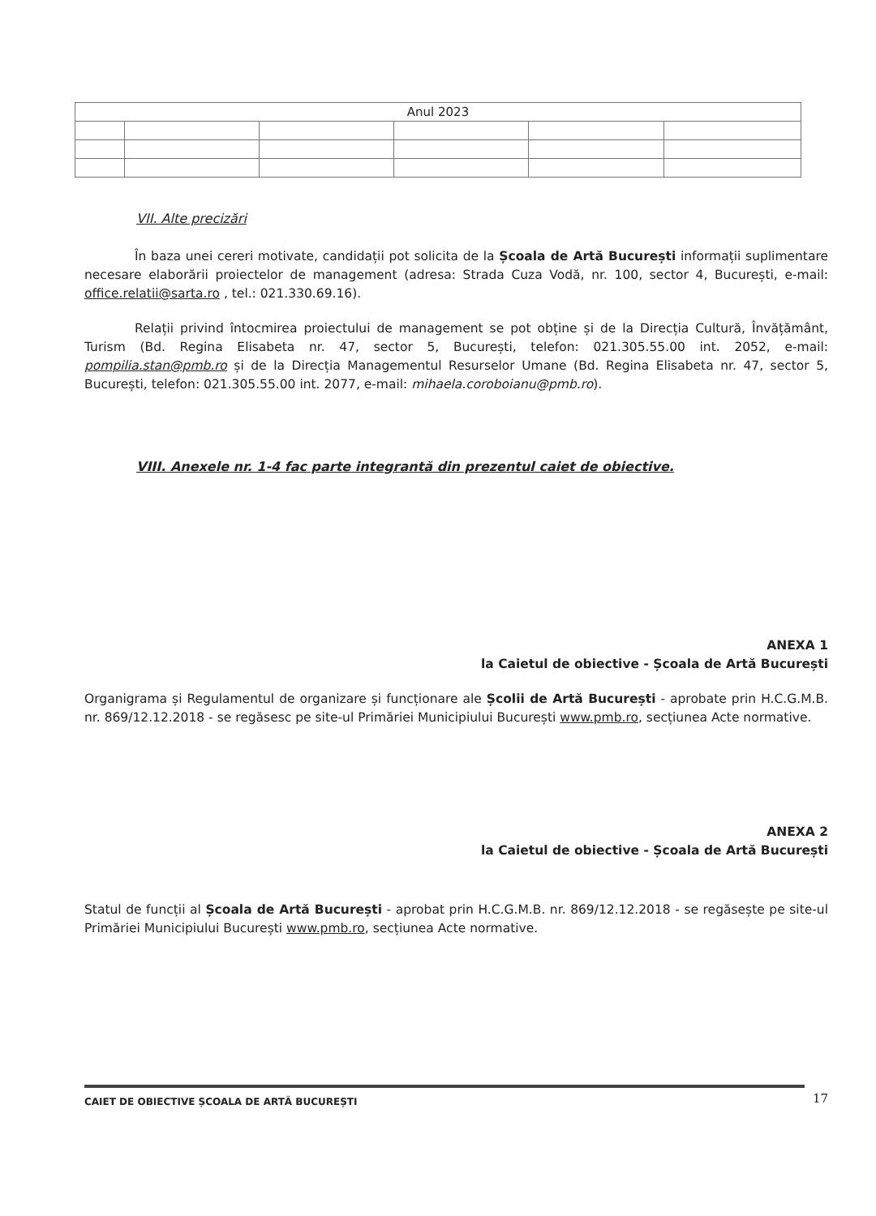| Anul 2023 | | | | | |
VII. Alte precizări
În baza unei cereri motivate, candidații pot solicita de la Școala de Artă București informații suplimentare necesare elaborării proiectelor de management (adresa: Strada Cuza Vodă, nr. 100, sector 4, București, e-mail: office.relatii@sarta.ro , tel.: 021.330.69.16).
Relații privind întocmirea proiectului de management se pot obține și de la Direcția Cultură, Învățământ, Turism (Bd. Regina Elisabeta nr. 47, sector 5, București, telefon: 021.305.55.00 int. 2052, e-mail: pompilia.stan@pmb.ro și de la Direcția Managementul Resurselor Umane (Bd. Regina Elisabeta nr. 47, sector 5, București, telefon: 021.305.55.00 int. 2077, e-mail: mihaela.coroboianu@pmb.ro).
VIII. Anexele nr. 1-4 fac parte integrantă din prezentul caiet de obiective.
ANEXA 1
la Caietul de obiective - Școala de Artă București
Organigrama și Regulamentul de organizare și funcționare ale Școlii de Artă București - aprobate prin H.C.G.M.B. nr. 869/12.12.2018 - se regăsesc pe site-ul Primăriei Municipiului București www.pmb.ro, secțiunea Acte normative.
ANEXA 2
la Caietul de obiective - Școala de Artă București
Statul de funcții al Școala de Artă București - aprobat prin H.C.G.M.B. nr. 869/12.12.2018 - se regăsește pe site-ul Primăriei Municipiului București www.pmb.ro, secțiunea Acte normative.
CAIET DE OBIECTIVE ȘCOALA DE ARTĂ BUCUREȘTI 17